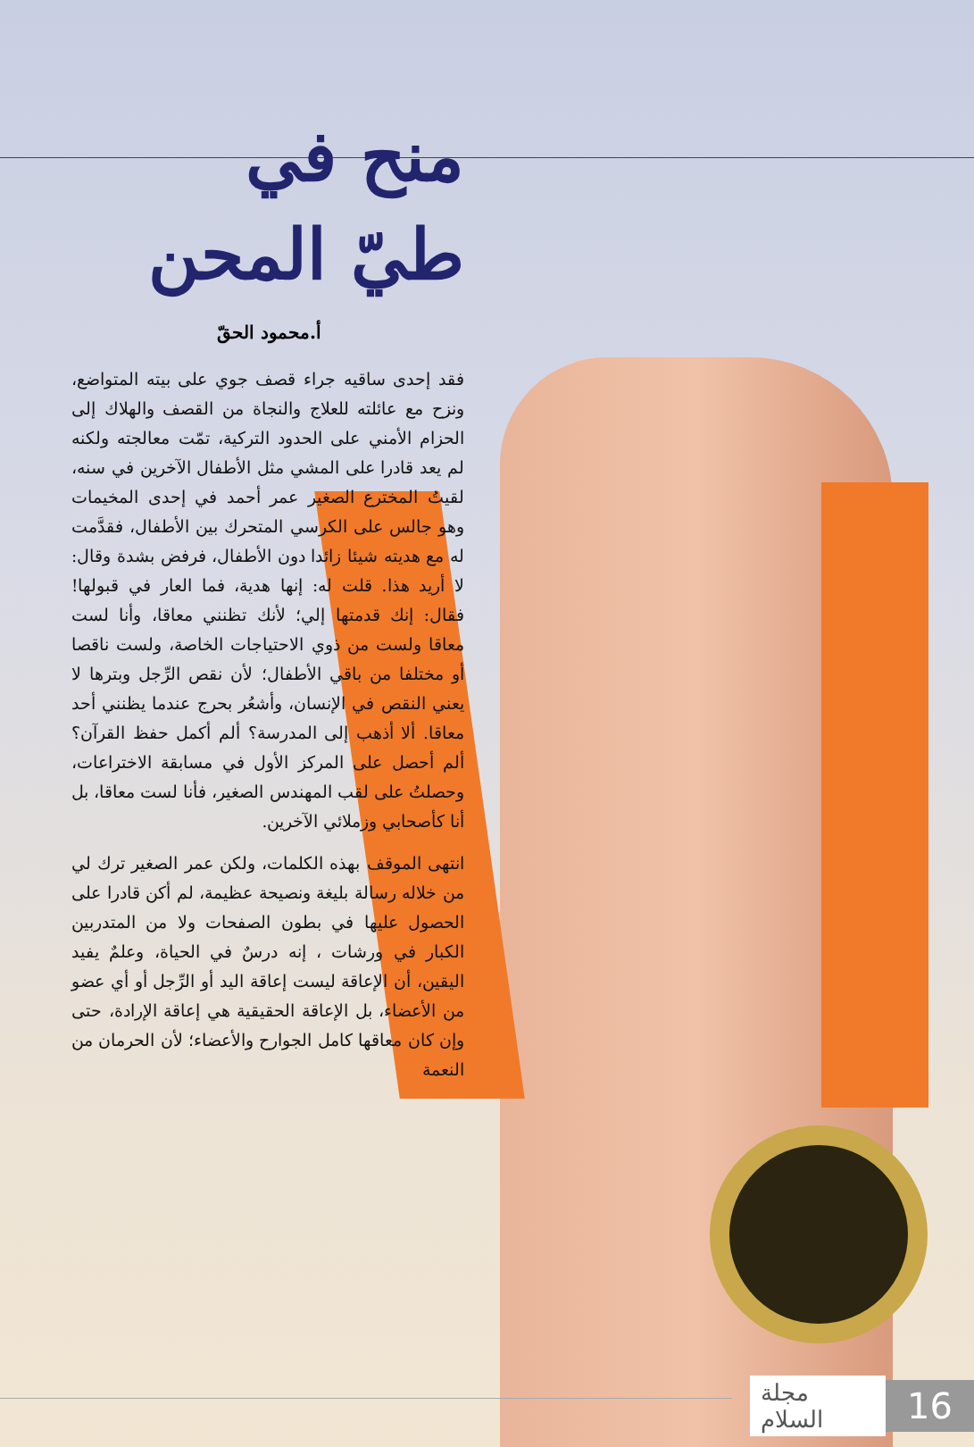منح في
طيّ المحن
أ.محمود الحقّ
فقد إحدى ساقيه جراء قصف جوي على بيته المتواضع، ونزح مع عائلته للعلاج والنجاة من القصف والهلاك إلى الحزام الأمني على الحدود التركية، تمّت معالجته ولكنه لم يعد قادرا على المشي مثل الأطفال الآخرين في سنه، لقيتُ المخترع الصغير عمر أحمد في إحدى المخيمات وهو جالس على الكرسي المتحرك بين الأطفال، فقدَّمت له مع هديته شيئا زائدا دون الأطفال، فرفض بشدة وقال: لا أريد هذا. قلت له: إنها هدية، فما العار في قبولها! فقال: إنك قدمتها إلي؛ لأنك تظنني معاقا، وأنا لست معاقا ولست من ذوي الاحتياجات الخاصة، ولست ناقصا أو مختلفا من باقي الأطفال؛ لأن نقص الرِّجل وبترها لا يعني النقص في الإنسان، وأشعُر بحرج عندما يظنني أحد معاقا. ألا أذهب إلى المدرسة؟ ألم أكمل حفظ القرآن؟ ألم أحصل على المركز الأول في مسابقة الاختراعات، وحصلتُ على لقب المهندس الصغير، فأنا لست معاقا، بل أنا كأصحابي وزملائي الآخرين.
انتهى الموقف بهذه الكلمات، ولكن عمر الصغير ترك لي من خلاله رسالة بليغة ونصيحة عظيمة، لم أكن قادرا على الحصول عليها في بطون الصفحات ولا من المتدربين الكبار في ورشات ، إنه درسٌ في الحياة، وعلمٌ يفيد اليقين، أن الإعاقة ليست إعاقة اليد أو الرِّجل أو أي عضو من الأعضاء، بل الإعاقة الحقيقية هي إعاقة الإرادة، حتى وإن كان معاقها كامل الجوارح والأعضاء؛ لأن الحرمان من النعمة
مجلة السلام 16